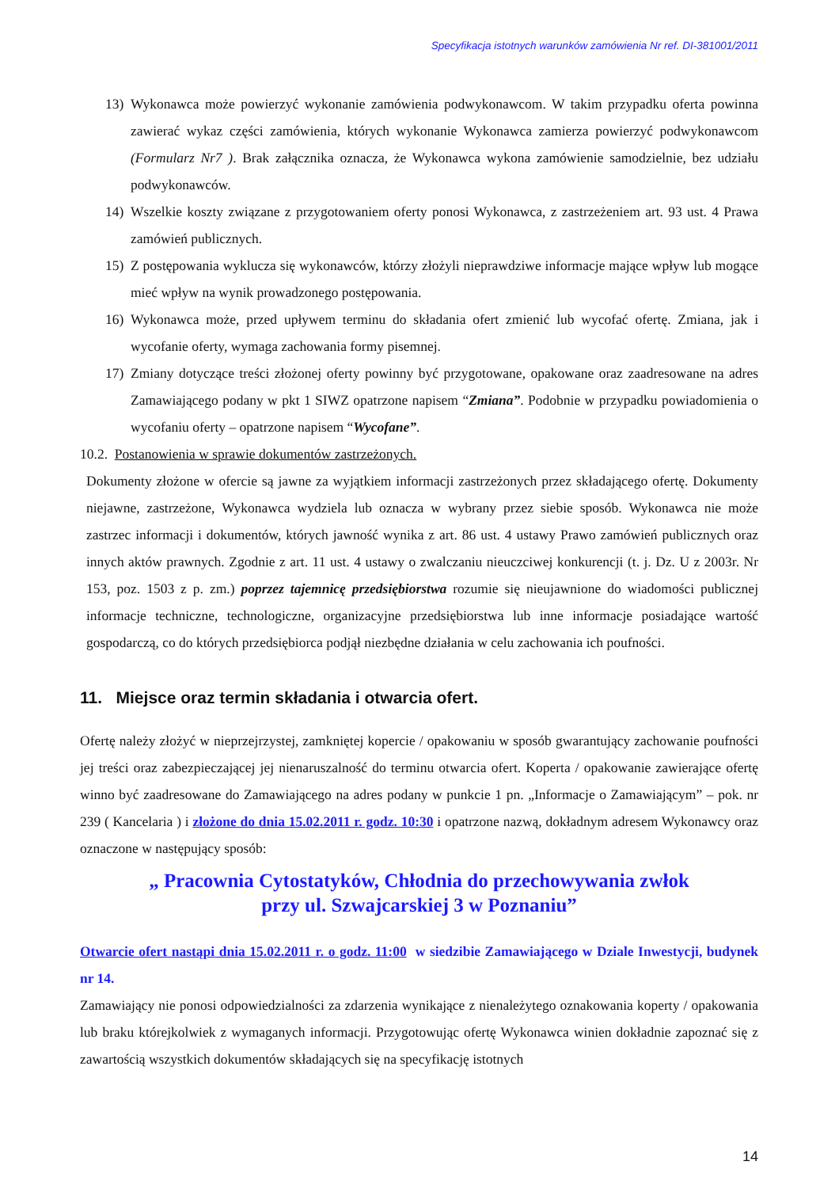Specyfikacja istotnych warunków zamówienia Nr ref. DI-381001/2011
13) Wykonawca może powierzyć wykonanie zamówienia podwykonawcom. W takim przypadku oferta powinna zawierać wykaz części zamówienia, których wykonanie Wykonawca zamierza powierzyć podwykonawcom (Formularz Nr7 ). Brak załącznika oznacza, że Wykonawca wykona zamówienie samodzielnie, bez udziału podwykonawców.
14) Wszelkie koszty związane z przygotowaniem oferty ponosi Wykonawca, z zastrzeżeniem art. 93 ust. 4 Prawa zamówień publicznych.
15) Z postępowania wyklucza się wykonawców, którzy złożyli nieprawdziwe informacje mające wpływ lub mogące mieć wpływ na wynik prowadzonego postępowania.
16) Wykonawca może, przed upływem terminu do składania ofert zmienić lub wycofać ofertę. Zmiana, jak i wycofanie oferty, wymaga zachowania formy pisemnej.
17) Zmiany dotyczące treści złożonej oferty powinny być przygotowane, opakowane oraz zaadresowane na adres Zamawiającego podany w pkt 1 SIWZ opatrzone napisem “Zmiana”. Podobnie w przypadku powiadomienia o wycofaniu oferty – opatrzone napisem “Wycofane”.
10.2. Postanowienia w sprawie dokumentów zastrzeżonych.
Dokumenty złożone w ofercie są jawne za wyjątkiem informacji zastrzeżonych przez składającego ofertę. Dokumenty niejawne, zastrzeżone, Wykonawca wydziela lub oznacza w wybrany przez siebie sposób. Wykonawca nie może zastrzec informacji i dokumentów, których jawność wynika z art. 86 ust. 4 ustawy Prawo zamówień publicznych oraz innych aktów prawnych. Zgodnie z art. 11 ust. 4 ustawy o zwalczaniu nieuczciwej konkurencji (t. j. Dz. U z 2003r. Nr 153, poz. 1503 z p. zm.) poprzez tajemnicę przedsiębiorstwa rozumie się nieujawnione do wiadomości publicznej informacje techniczne, technologiczne, organizacyjne przedsiębiorstwa lub inne informacje posiadające wartość gospodarczą, co do których przedsiębiorca podjął niezbędne działania w celu zachowania ich poufności.
11. Miejsce oraz termin składania i otwarcia ofert.
Ofertę należy złożyć w nieprzejrzystej, zamkniętej kopercie / opakowaniu w sposób gwarantujący zachowanie poufności jej treści oraz zabezpieczającej jej nienaruszalność do terminu otwarcia ofert. Koperta / opakowanie zawierające ofertę winno być zaadresowane do Zamawiającego na adres podany w punkcie 1 pn. „Informacje o Zamawiającym” – pok. nr 239 ( Kancelaria ) i złożone do dnia 15.02.2011 r. godz. 10:30 i opatrzone nazwą, dokładnym adresem Wykonawcy oraz oznaczone w następujący sposób:
„ Pracownia Cytostatyków, Chłodnia do przechowywania zwłok
przy ul. Szwajcarskiej 3 w Poznaniu”
Otwarcie ofert nastąpi dnia 15.02.2011 r. o godz. 11:00 w siedzibie Zamawiającego w Dziale Inwestycji, budynek nr 14.
Zamawiający nie ponosi odpowiedzialności za zdarzenia wynikające z nienależytego oznakowania koperty / opakowania lub braku którejkolwiek z wymaganych informacji. Przygotowując ofertę Wykonawca winien dokładnie zapoznać się z zawartością wszystkich dokumentów składających się na specyfikację istotnych
14